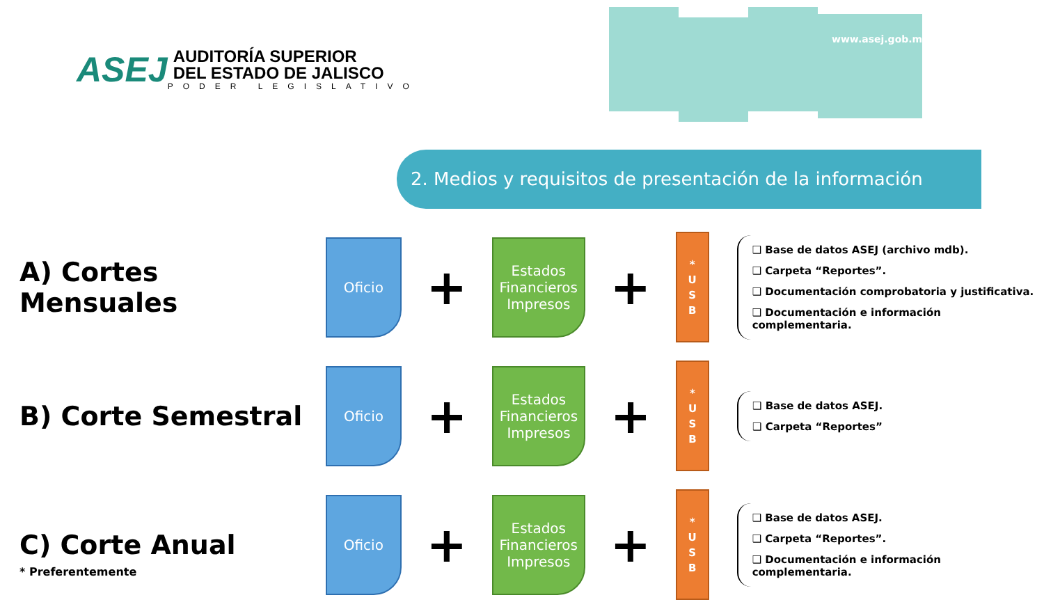www.asej.gob.mx
ASEJ
AUDITORÍA SUPERIOR
DEL ESTADO DE JALISCO
PODER LEGISLATIVO
2. Medios y requisitos de presentación de la información
A) Cortes Mensuales
Oficio
+
Estados Financieros Impresos
+
*
U
S
B
❑ Base de datos ASEJ (archivo mdb).
❑ Carpeta “Reportes”.
❑ Documentación comprobatoria y justificativa.
❑ Documentación e información complementaria.
B) Corte Semestral
Oficio
+
Estados Financieros Impresos
+
*
U
S
B
❑ Base de datos ASEJ.
❑ Carpeta “Reportes”
C) Corte Anual
Oficio
+
Estados Financieros Impresos
+
*
U
S
B
❑ Base de datos ASEJ.
❑ Carpeta “Reportes”.
❑ Documentación e información complementaria.
* Preferentemente